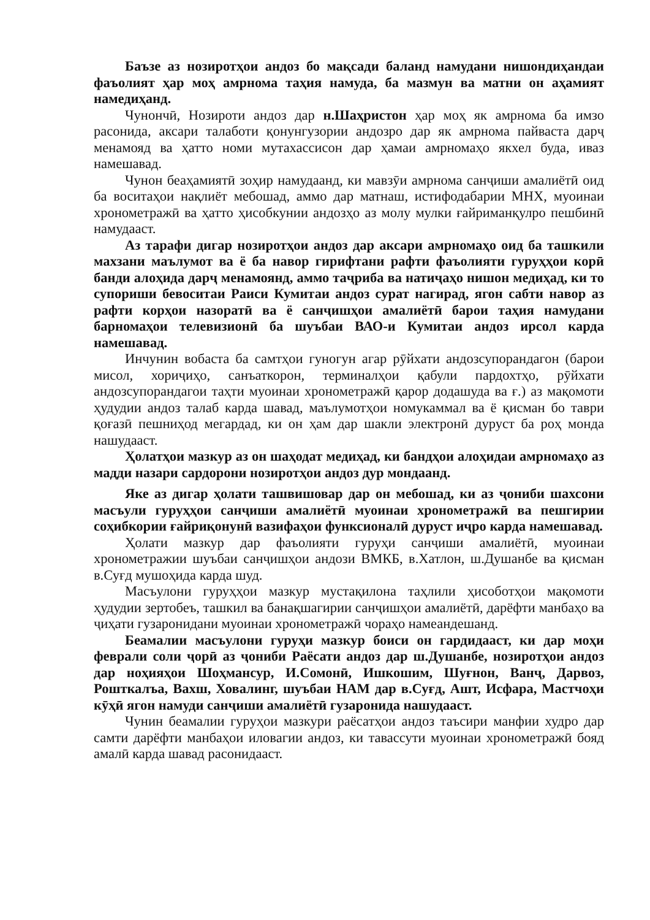Баъзе аз нозиротҳои андоз бо мақсади баланд намудани нишондиҳандаи фаъолият ҳар моҳ амрнома таҳия намуда, ба мазмун ва матни он аҳамият намедиҳанд.
Чунончӣ, Нозироти андоз дар н.Шаҳристон ҳар моҳ як амрнома ба имзо расонида, аксари талаботи қонунгузории андозро дар як амрнома пайваста дарҷ менамояд ва ҳатто номи мутахассисон дар ҳамаи амрномаҳо якхел буда, иваз намешавад.
Чунон беаҳамиятӣ зоҳир намудаанд, ки мавзӯи амрнома санҷиши амалиётӣ оид ба воситаҳои нақлиёт мебошад, аммо дар матнаш, истифодабарии МНХ, муоинаи хронометражӣ ва ҳатто ҳисобкунии андозҳо аз молу мулки ғайриманқулро пешбинӣ намудааст.
Аз тарафи дигар нозиротҳои андоз дар аксари амрномаҳо оид ба ташкили махзани маълумот ва ё ба навор гирифтани рафти фаъолияти гуруҳҳои корӣ банди алоҳида дарҷ менамоянд, аммо таҷриба ва натиҷаҳо нишон медиҳад, ки то супориши бевоситаи Раиси Кумитаи андоз сурат нагирад, ягон сабти навор аз рафти корҳои назоратӣ ва ё санҷишҳои амалиётӣ барои таҳия намудани барномаҳои телевизионӣ ба шуъбаи ВАО-и Кумитаи андоз ирсол карда намешавад.
Инчунин вобаста ба самтҳои гуногун агар рӯйхати андозсупорандагон (барои мисол, хориҷиҳо, санъаткорон, терминалҳои қабули пардохтҳо, рӯйхати андозсупорандагои таҳти муоинаи хронометражӣ қарор додашуда ва ғ.) аз мақомоти ҳудудии андоз талаб карда шавад, маълумотҳои номукаммал ва ё қисман бо таври қоғазӣ пешниҳод мегардад, ки он ҳам дар шакли электронӣ дуруст ба роҳ монда нашудааст.
Ҳолатҳои мазкур аз он шаҳодат медиҳад, ки бандҳои алоҳидаи амрномаҳо аз мадди назари сардорони нозиротҳои андоз дур мондаанд.
Яке аз дигар ҳолати ташвишовар дар он мебошад, ки аз ҷониби шахсони масъули гуруҳҳои санҷиши амалиётӣ муоинаи хронометражӣ ва пешгирии соҳибкории ғайриқонунӣ вазифаҳои функсионалӣ дуруст иҷро карда намешавад.
Ҳолати мазкур дар фаъолияти гуруҳи санҷиши амалиётӣ, муоинаи хронометражии шуъбаи санҷишҳои андози ВМКБ, в.Хатлон, ш.Душанбе ва қисман в.Суғд мушоҳида карда шуд.
Масъулони гуруҳҳои мазкур мустақилона таҳлили ҳисоботҳои мақомоти ҳудудии зертобеъ, ташкил ва банақшагирии санҷишҳои амалиётӣ, дарёфти манбаҳо ва ҷиҳати гузаронидани муоинаи хронометражӣ чораҳо намеандешанд.
Беамалии масъулони гуруҳи мазкур боиси он гардидааст, ки дар моҳи феврали соли ҷорӣ аз ҷониби Раёсати андоз дар ш.Душанбе, нозиротҳои андоз дар ноҳияҳои Шоҳмансур, И.Сомонӣ, Ишкошим, Шуғнон, Ванҷ, Дарвоз, Рошткалъа, Вахш, Ховалинг, шуъбаи НАМ дар в.Суғд, Ашт, Исфара, Мастчоҳи кӯҳӣ ягон намуди санҷиши амалиётӣ гузаронида нашудааст.
Чунин беамалии гуруҳои мазкури раёсатҳои андоз таъсири манфии худро дар самти дарёфти манбаҳои иловагии андоз, ки тавассути муоинаи хронометражӣ бояд амалӣ карда шавад расонидааст.